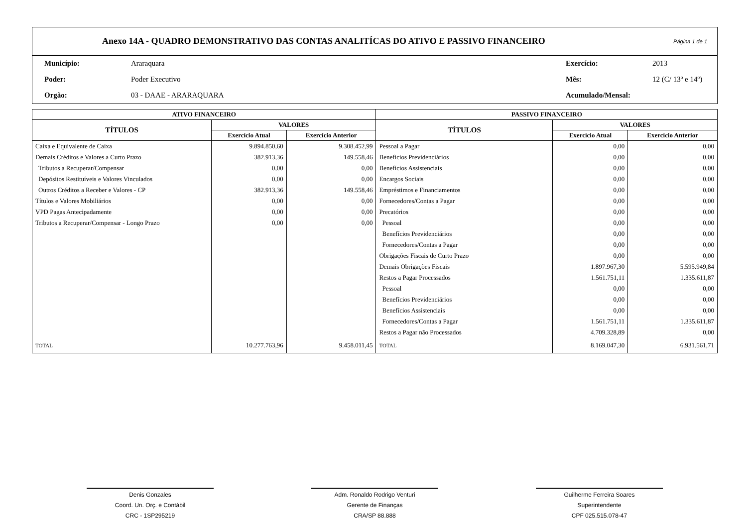Anexo 14A - QUADRO DEMONSTRATIVO DAS CONTAS ANALITÍCAS DO ATIVO E PASSIVO FINANCEIRO
Página 1 de 1
| Município: | Araraquara | Exercício: | 2013 |
| Poder: | Poder Executivo | Mês: | 12 (C/ 13º e 14º) |
| Orgão: | 03 - DAAE - ARARAQUARA | Acumulado/Mensal: | |
| ATIVO FINANCEIRO | | | PASSIVO FINANCEIRO | | |
| --- | --- | --- | --- | --- | --- |
| TÍTULOS | VALORES | | TÍTULOS | VALORES | |
| | Exercício Atual | Exercício Anterior | | Exercício Atual | Exercício Anterior |
| Caixa e Equivalente de Caixa | 9.894.850,60 | 9.308.452,99 | Pessoal a Pagar | 0,00 | 0,00 |
| Demais Créditos e Valores a Curto Prazo | 382.913,36 | 149.558,46 | Benefícios Previdenciários | 0,00 | 0,00 |
| Tributos a Recuperar/Compensar | 0,00 | 0,00 | Benefícios Assistenciais | 0,00 | 0,00 |
| Depósitos Restituíveis e Valores Vinculados | 0,00 | 0,00 | Encargos Sociais | 0,00 | 0,00 |
| Outros Créditos a Receber e Valores - CP | 382.913,36 | 149.558,46 | Empréstimos e Financiamentos | 0,00 | 0,00 |
| Títulos e Valores Mobiliários | 0,00 | 0,00 | Fornecedores/Contas a Pagar | 0,00 | 0,00 |
| VPD Pagas Antecipadamente | 0,00 | 0,00 | Precatórios | 0,00 | 0,00 |
| Tributos a Recuperar/Compensar - Longo Prazo | 0,00 | 0,00 | Pessoal | 0,00 | 0,00 |
| | | | Benefícios Previdenciários | 0,00 | 0,00 |
| | | | Fornecedores/Contas a Pagar | 0,00 | 0,00 |
| | | | Obrigações Fiscais de Curto Prazo | 0,00 | 0,00 |
| | | | Demais Obrigações Fiscais | 1.897.967,30 | 5.595.949,84 |
| | | | Restos a Pagar Processados | 1.561.751,11 | 1.335.611,87 |
| | | | Pessoal | 0,00 | 0,00 |
| | | | Benefícios Previdenciários | 0,00 | 0,00 |
| | | | Benefícios Assistenciais | 0,00 | 0,00 |
| | | | Fornecedores/Contas a Pagar | 1.561.751,11 | 1.335.611,87 |
| | | | Restos a Pagar não Processados | 4.709.328,89 | 0,00 |
| TOTAL | 10.277.763,96 | 9.458.011,45 | TOTAL | 8.169.047,30 | 6.931.561,71 |
Denis Gonzales
Coord. Un. Orç. e Contábil
CRC - 1SP295219
Adm. Ronaldo Rodrigo Venturi
Gerente de Finanças
CRA/SP 88.888
Guilherme Ferreira Soares
Superintendente
CPF 025.515.078-47